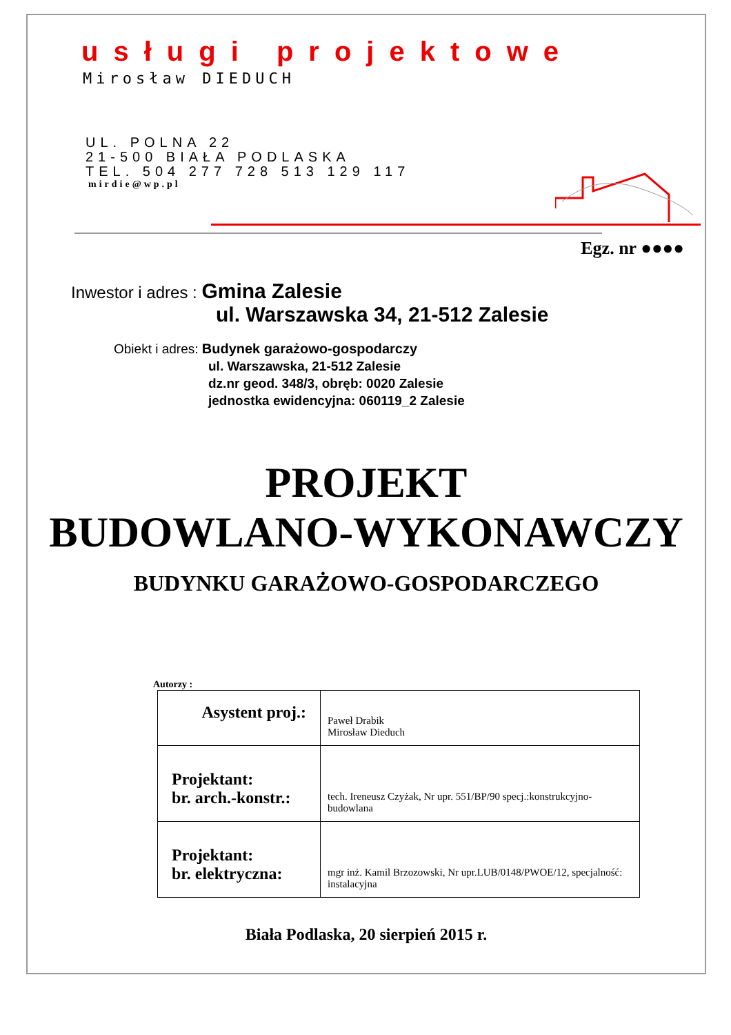usługi projektowe
Mirosław DIEDUCH
UL. POLNA 22
21-500 BIAŁA PODLASKA
TEL. 504 277 728 513 129 117
mirdie@wp.pl
Egz. nr ●●●●
Inwestor i adres : Gmina Zalesie
ul. Warszawska 34, 21-512 Zalesie
Obiekt i adres: Budynek garażowo-gospodarczy
ul. Warszawska, 21-512 Zalesie
dz.nr geod. 348/3, obręb: 0020 Zalesie
jednostka ewidencyjna: 060119_2 Zalesie
PROJEKT
BUDOWLANO-WYKONAWCZY
BUDYNKU GARAŻOWO-GOSPODARCZEGO
Autorzy :
| Asystent proj.: | Paweł Drabik Mirosław Dieduch |
| Projektant: br. arch.-konstr.: | tech. Ireneusz Czyżak, Nr upr. 551/BP/90 specj.:konstrukcyjno-budowlana |
| Projektant: br. elektryczna: | mgr inż. Kamil Brzozowski, Nr upr.LUB/0148/PWOE/12, specjalność: instalacyjna |
Biała Podlaska, 20 sierpień 2015 r.